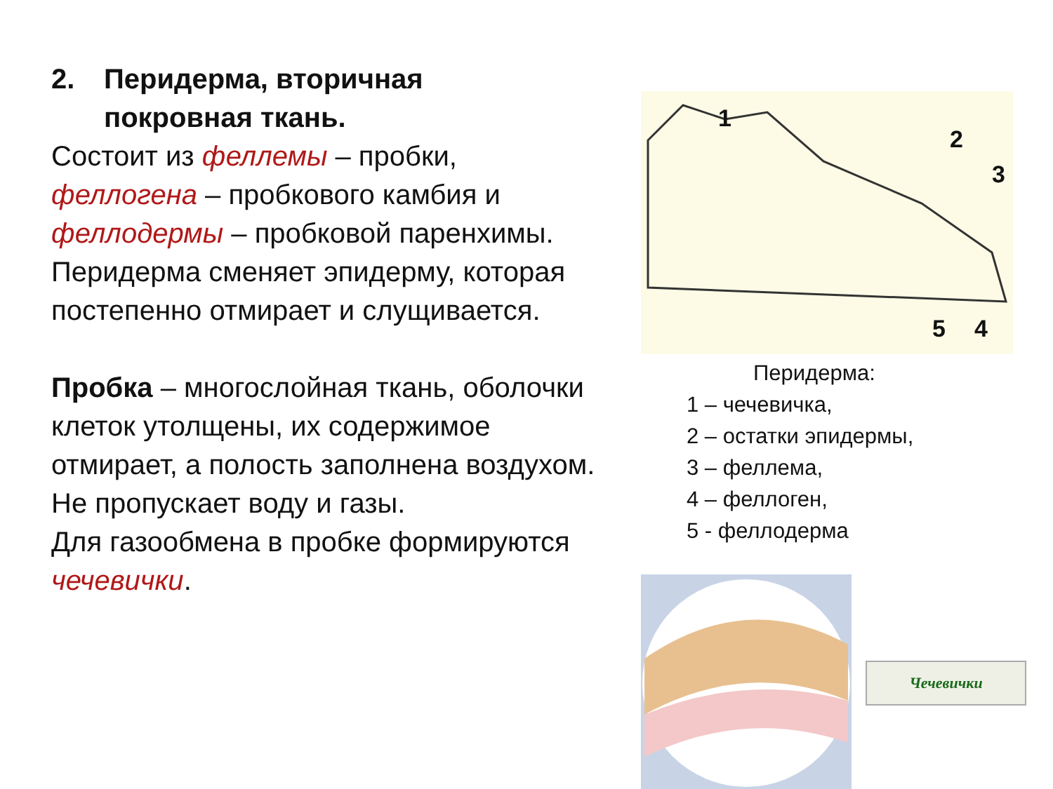2. Перидерма, вторичная
покровная ткань.
Состоит из феллемы – пробки, феллогена – пробкового камбия и феллодермы – пробковой паренхимы.
Перидерма сменяет эпидерму, которая постепенно отмирает и слущивается.
Пробка – многослойная ткань, оболочки клеток утолщены, их содержимое отмирает, а полость заполнена воздухом. Не пропускает воду и газы.
Для газообмена в пробке формируются чечевички.
1
2
3
4
5
Перидерма:
1 – чечевичка,
2 – остатки эпидермы,
3 – феллема,
4 – феллоген,
5 - феллодерма
Чечевички